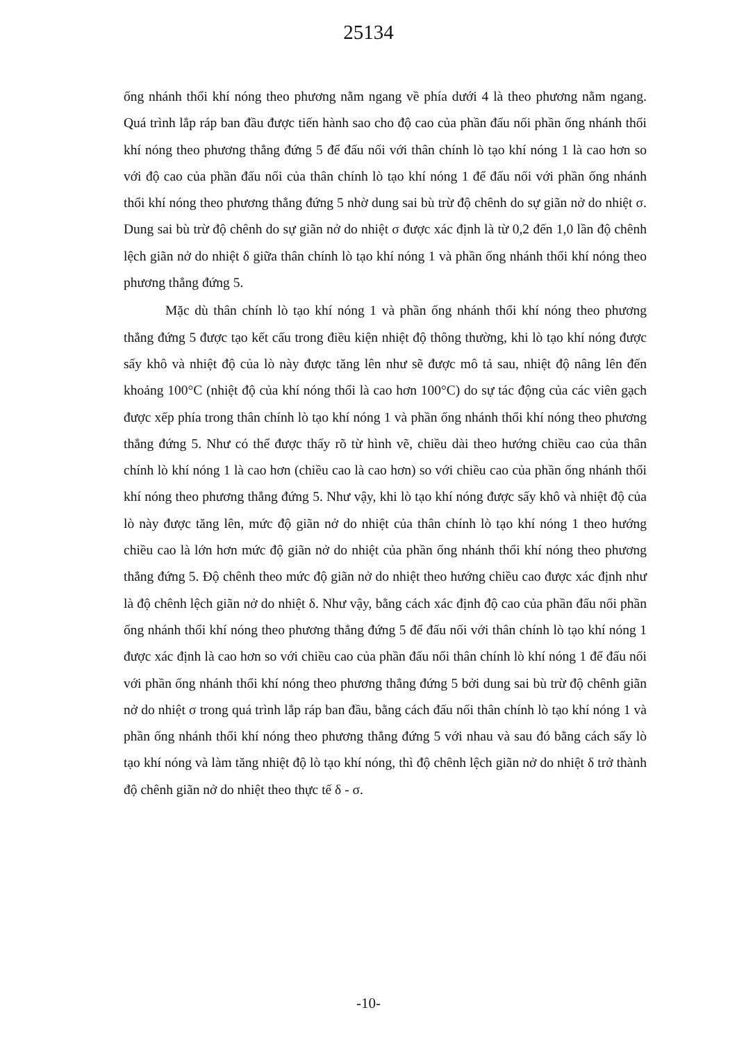25134
ống nhánh thổi khí nóng theo phương nằm ngang về phía dưới 4 là theo phương nằm ngang. Quá trình lắp ráp ban đầu được tiến hành sao cho độ cao của phần đấu nối phần ống nhánh thổi khí nóng theo phương thẳng đứng 5 để đấu nối với thân chính lò tạo khí nóng 1 là cao hơn so với độ cao của phần đấu nối của thân chính lò tạo khí nóng 1 để đấu nối với phần ống nhánh thổi khí nóng theo phương thẳng đứng 5 nhờ dung sai bù trừ độ chênh do sự giãn nở do nhiệt σ. Dung sai bù trừ độ chênh do sự giãn nở do nhiệt σ được xác định là từ 0,2 đến 1,0 lần độ chênh lệch giãn nở do nhiệt δ giữa thân chính lò tạo khí nóng 1 và phần ống nhánh thổi khí nóng theo phương thẳng đứng 5.
Mặc dù thân chính lò tạo khí nóng 1 và phần ống nhánh thổi khí nóng theo phương thẳng đứng 5 được tạo kết cấu trong điều kiện nhiệt độ thông thường, khi lò tạo khí nóng được sấy khô và nhiệt độ của lò này được tăng lên như sẽ được mô tả sau, nhiệt độ nâng lên đến khoảng 100°C (nhiệt độ của khí nóng thổi là cao hơn 100°C) do sự tác động của các viên gạch được xếp phía trong thân chính lò tạo khí nóng 1 và phần ống nhánh thổi khí nóng theo phương thẳng đứng 5. Như có thể được thấy rõ từ hình vẽ, chiều dài theo hướng chiều cao của thân chính lò khí nóng 1 là cao hơn (chiều cao là cao hơn) so với chiều cao của phần ống nhánh thổi khí nóng theo phương thẳng đứng 5. Như vậy, khi lò tạo khí nóng được sấy khô và nhiệt độ của lò này được tăng lên, mức độ giãn nở do nhiệt của thân chính lò tạo khí nóng 1 theo hướng chiều cao là lớn hơn mức độ giãn nở do nhiệt của phần ống nhánh thổi khí nóng theo phương thẳng đứng 5. Độ chênh theo mức độ giãn nở do nhiệt theo hướng chiều cao được xác định như là độ chênh lệch giãn nở do nhiệt δ. Như vậy, bằng cách xác định độ cao của phần đấu nối phần ống nhánh thổi khí nóng theo phương thẳng đứng 5 để đấu nối với thân chính lò tạo khí nóng 1 được xác định là cao hơn so với chiều cao của phần đấu nối thân chính lò khí nóng 1 để đấu nối với phần ống nhánh thổi khí nóng theo phương thẳng đứng 5 bởi dung sai bù trừ độ chênh giãn nở do nhiệt σ trong quá trình lắp ráp ban đầu, bằng cách đấu nối thân chính lò tạo khí nóng 1 và phần ống nhánh thổi khí nóng theo phương thẳng đứng 5 với nhau và sau đó bằng cách sấy lò tạo khí nóng và làm tăng nhiệt độ lò tạo khí nóng, thì độ chênh lệch giãn nở do nhiệt δ trở thành độ chênh giãn nở do nhiệt theo thực tế δ - σ.
-10-